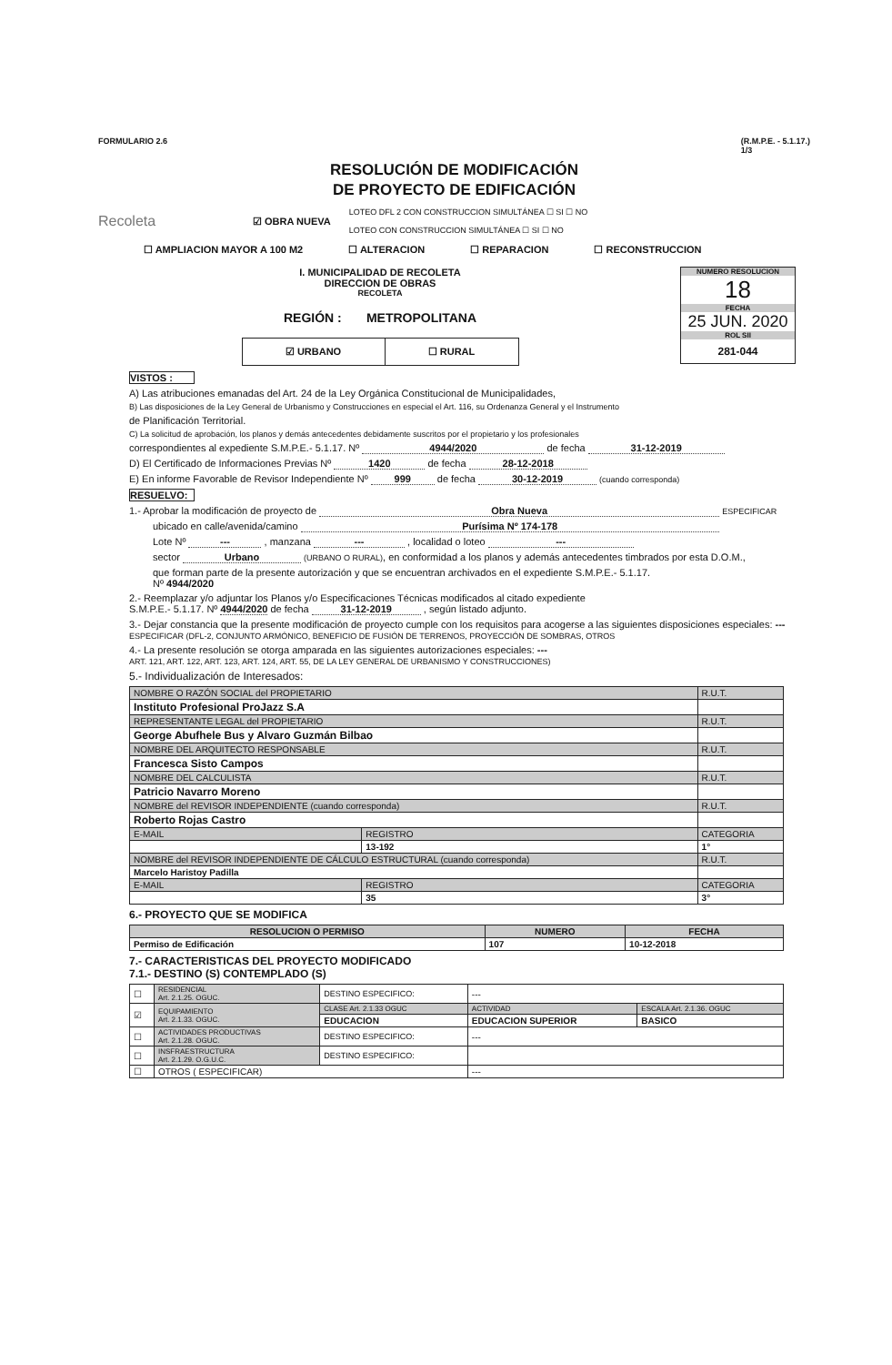FORMULARIO 2.6 (R.M.P.E. - 5.1.17.)
1/3
RESOLUCIÓN DE MODIFICACIÓN
DE PROYECTO DE EDIFICACIÓN
Recoleta ☑ OBRA NUEVA LOTEO DFL 2 CON CONSTRUCCION SIMULTÁNEA ☐ SI ☐ NO
LOTEO CON CONSTRUCCION SIMULTÁNEA ☐ SI ☐ NO
☐ AMPLIACION MAYOR A 100 M2 ☐ ALTERACION ☐ REPARACION ☐ RECONSTRUCCION
I. MUNICIPALIDAD DE RECOLETA
DIRECCION DE OBRAS
RECOLETA
REGIÓN : METROPOLITANA
☑ URBANO ☐ RURAL
NUMERO RESOLUCION
18
FECHA
25 JUN. 2020
ROL SII
281-044
VISTOS :
A) Las atribuciones emanadas del Art. 24 de la Ley Orgánica Constitucional de Municipalidades,
B) Las disposiciones de la Ley General de Urbanismo y Construcciones en especial el Art. 116, su Ordenanza General y el Instrumento
de Planificación Territorial.
C) La solicitud de aprobación, los planos y demás antecedentes debidamente suscritos por el propietario y los profesionales
correspondientes al expediente S.M.P.E.- 5.1.17. Nº 4944/2020 de fecha 31-12-2019
D) El Certificado de Informaciones Previas Nº 1420 de fecha 28-12-2018
E) En informe Favorable de Revisor Independiente Nº 999 de fecha 30-12-2019 (cuando corresponda)
RESUELVO:
1.- Aprobar la modificación de proyecto de Obra Nueva ESPECIFICAR
ubicado en calle/avenida/camino Purísima Nº 174-178
Lote Nº --- , manzana --- , localidad o loteo ---
sector Urbano (URBANO O RURAL), en conformidad a los planos y además antecedentes timbrados por esta D.O.M.,
que forman parte de la presente autorización y que se encuentran archivados en el expediente S.M.P.E.- 5.1.17.
Nº 4944/2020
2.- Reemplazar y/o adjuntar los Planos y/o Especificaciones Técnicas modificados al citado expediente
S.M.P.E.- 5.1.17. Nº 4944/2020 de fecha 31-12-2019 , según listado adjunto.
3.- Dejar constancia que la presente modificación de proyecto cumple con los requisitos para acogerse a las siguientes disposiciones especiales: --- ESPECIFICAR (DFL-2, CONJUNTO ARMÓNICO, BENEFICIO DE FUSIÓN DE TERRENOS, PROYECCIÓN DE SOMBRAS, OTROS
4.- La presente resolución se otorga amparada en las siguientes autorizaciones especiales: ---
ART. 121, ART. 122, ART. 123, ART. 124, ART. 55, DE LA LEY GENERAL DE URBANISMO Y CONSTRUCCIONES)
5.- Individualización de Interesados:
| NOMBRE O RAZÓN SOCIAL del PROPIETARIO | | R.U.T. |
| Instituto Profesional ProJazz S.A | | |
| REPRESENTANTE LEGAL del PROPIETARIO | | R.U.T. |
| George Abufhele Bus y Alvaro Guzmán Bilbao | | |
| NOMBRE DEL ARQUITECTO RESPONSABLE | | R.U.T. |
| Francesca Sisto Campos | | |
| NOMBRE DEL CALCULISTA | | R.U.T. |
| Patricio Navarro Moreno | | |
| NOMBRE del REVISOR INDEPENDIENTE (cuando corresponda) | | R.U.T. |
| Roberto Rojas Castro | | |
| E-MAIL | REGISTRO | CATEGORIA |
| | 13-192 | 1° |
| NOMBRE del REVISOR INDEPENDIENTE DE CÁLCULO ESTRUCTURAL (cuando corresponda) | | R.U.T. |
| Marcelo Haristoy Padilla | | |
| E-MAIL | REGISTRO | CATEGORIA |
| | 35 | 3° |
6.- PROYECTO QUE SE MODIFICA
| RESOLUCION O PERMISO | NUMERO | FECHA |
| --- | --- | --- |
| Permiso de Edificación | 107 | 10-12-2018 |
7.- CARACTERISTICAS DEL PROYECTO MODIFICADO
7.1.- DESTINO (S) CONTEMPLADO (S)
| ☐ | RESIDENCIAL Art. 2.1.25. OGUC. | DESTINO ESPECIFICO: | --- | |
| ☑ | EQUIPAMIENTO Art. 2.1.33. OGUC. | CLASE Art. 2.1.33 OGUC | ACTIVIDAD | ESCALA Art. 2.1.36. OGUC |
| | | EDUCACION | EDUCACION SUPERIOR | BASICO |
| ☐ | ACTIVIDADES PRODUCTIVAS Art. 2.1.28. OGUC. | DESTINO ESPECIFICO: | --- | |
| ☐ | INSFRAESTRUCTURA Art. 2.1.29. O.G.U.C. | DESTINO ESPECIFICO: | | |
| ☐ | OTROS ( ESPECIFICAR) | | --- | |